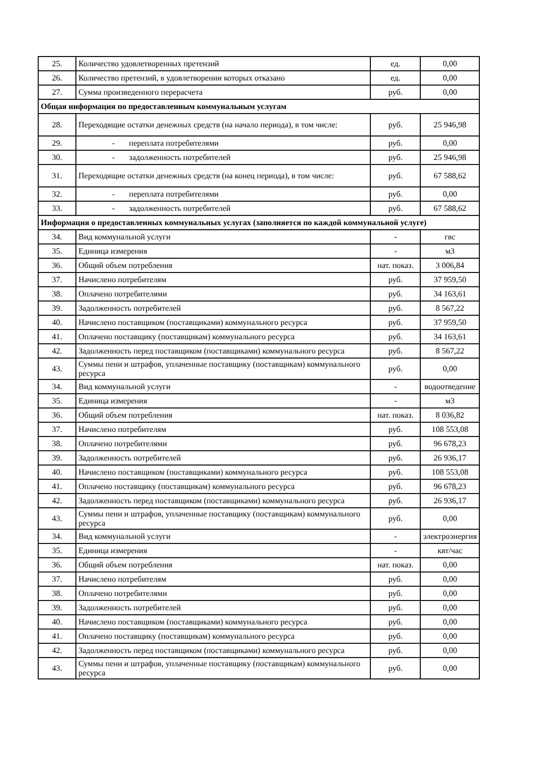| 25. | Количество удовлетворенных претензий | ед. | 0,00 |
| 26. | Количество претензий, в удовлетворении которых отказано | ед. | 0,00 |
| 27. | Сумма произведенного перерасчета | руб. | 0,00 |
| Общая информация по предоставленным коммунальным услугам | | | |
| 28. | Переходящие остатки денежных средств (на начало периода), в том числе: | руб. | 25 946,98 |
| 29. | - переплата потребителями | руб. | 0,00 |
| 30. | - задолженность потребителей | руб. | 25 946,98 |
| 31. | Переходящие остатки денежных средств (на конец периода), в том числе: | руб. | 67 588,62 |
| 32. | - переплата потребителями | руб. | 0,00 |
| 33. | - задолженность потребителей | руб. | 67 588,62 |
| Информация о предоставленных коммунальных услугах (заполняется по каждой коммунальной услуге) | | | |
| 34. | Вид коммунальной услуги | - | гвс |
| 35. | Единица измерения | - | м3 |
| 36. | Общий объем потребления | нат. показ. | 3 006,84 |
| 37. | Начислено потребителям | руб. | 37 959,50 |
| 38. | Оплачено потребителями | руб. | 34 163,61 |
| 39. | Задолженность потребителей | руб. | 8 567,22 |
| 40. | Начислено поставщиком (поставщиками) коммунального ресурса | руб. | 37 959,50 |
| 41. | Оплачено поставщику (поставщикам) коммунального ресурса | руб. | 34 163,61 |
| 42. | Задолженность перед поставщиком (поставщиками) коммунального ресурса | руб. | 8 567,22 |
| 43. | Суммы пени и штрафов, уплаченные поставщику (поставщикам) коммунального ресурса | руб. | 0,00 |
| 34. | Вид коммунальной услуги | - | водоотведение |
| 35. | Единица измерения | - | м3 |
| 36. | Общий объем потребления | нат. показ. | 8 036,82 |
| 37. | Начислено потребителям | руб. | 108 553,08 |
| 38. | Оплачено потребителями | руб. | 96 678,23 |
| 39. | Задолженность потребителей | руб. | 26 936,17 |
| 40. | Начислено поставщиком (поставщиками) коммунального ресурса | руб. | 108 553,08 |
| 41. | Оплачено поставщику (поставщикам) коммунального ресурса | руб. | 96 678,23 |
| 42. | Задолженность перед поставщиком (поставщиками) коммунального ресурса | руб. | 26 936,17 |
| 43. | Суммы пени и штрафов, уплаченные поставщику (поставщикам) коммунального ресурса | руб. | 0,00 |
| 34. | Вид коммунальной услуги | - | электроэнергия |
| 35. | Единица измерения | - | квт/час |
| 36. | Общий объем потребления | нат. показ. | 0,00 |
| 37. | Начислено потребителям | руб. | 0,00 |
| 38. | Оплачено потребителями | руб. | 0,00 |
| 39. | Задолженность потребителей | руб. | 0,00 |
| 40. | Начислено поставщиком (поставщиками) коммунального ресурса | руб. | 0,00 |
| 41. | Оплачено поставщику (поставщикам) коммунального ресурса | руб. | 0,00 |
| 42. | Задолженность перед поставщиком (поставщиками) коммунального ресурса | руб. | 0,00 |
| 43. | Суммы пени и штрафов, уплаченные поставщику (поставщикам) коммунального ресурса | руб. | 0,00 |